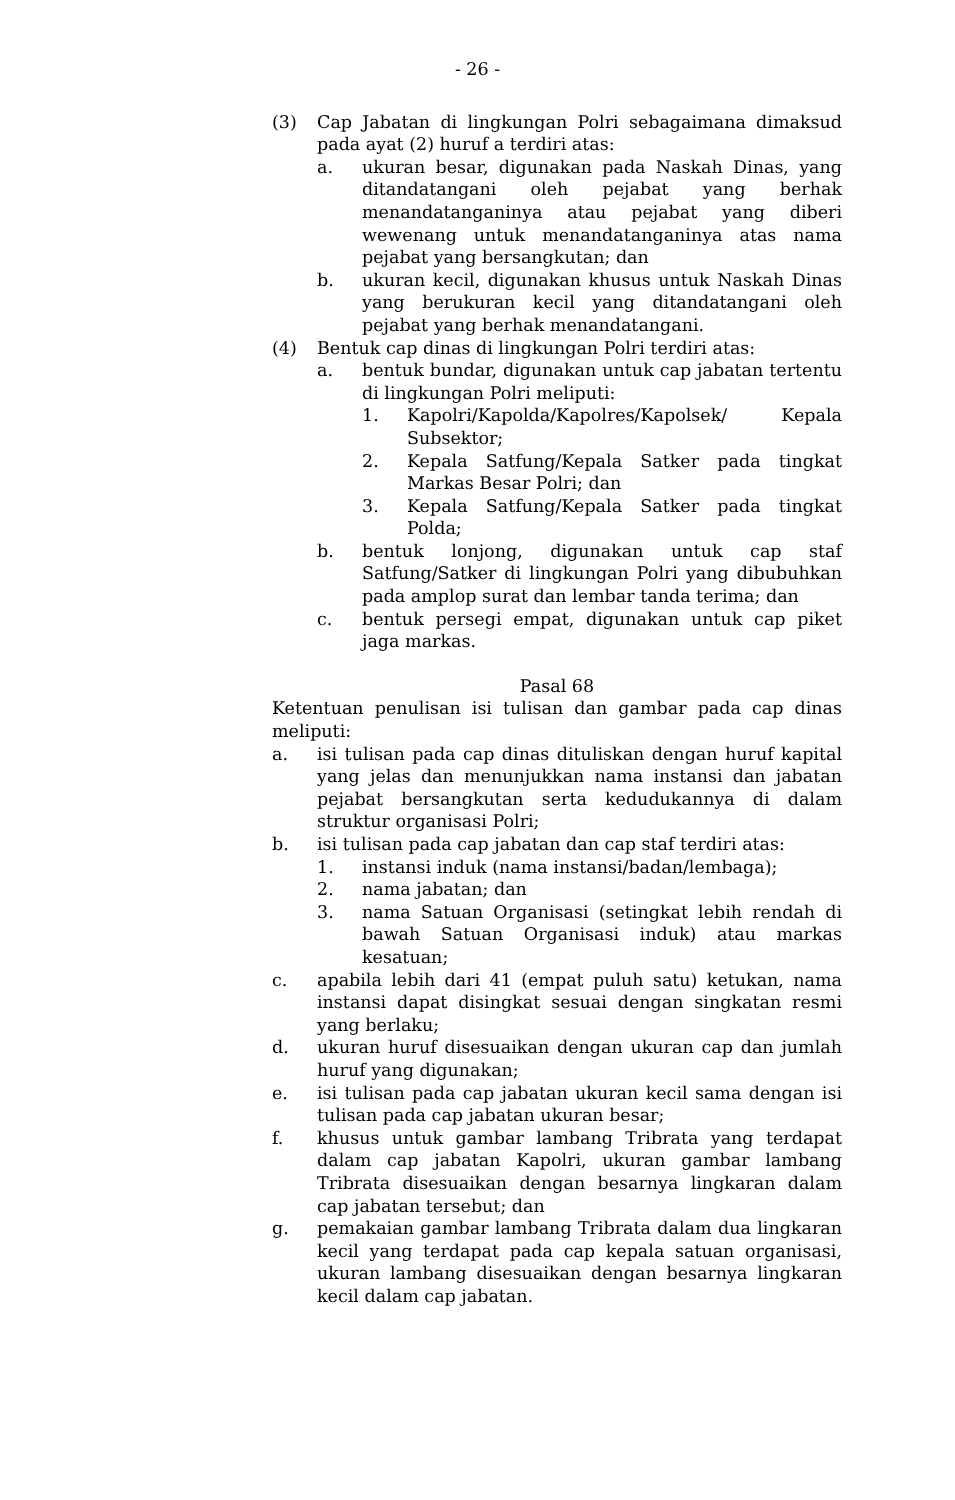- 26 -
(3) Cap Jabatan di lingkungan Polri sebagaimana dimaksud pada ayat (2) huruf a terdiri atas:
a. ukuran besar, digunakan pada Naskah Dinas, yang ditandatangani oleh pejabat yang berhak menandatanganinya atau pejabat yang diberi wewenang untuk menandatanganinya atas nama pejabat yang bersangkutan; dan
b. ukuran kecil, digunakan khusus untuk Naskah Dinas yang berukuran kecil yang ditandatangani oleh pejabat yang berhak menandatangani.
(4) Bentuk cap dinas di lingkungan Polri terdiri atas:
a. bentuk bundar, digunakan untuk cap jabatan tertentu di lingkungan Polri meliputi:
1. Kapolri/Kapolda/Kapolres/Kapolsek/ Kepala Subsektor;
2. Kepala Satfung/Kepala Satker pada tingkat Markas Besar Polri; dan
3. Kepala Satfung/Kepala Satker pada tingkat Polda;
b. bentuk lonjong, digunakan untuk cap staf Satfung/Satker di lingkungan Polri yang dibubuhkan pada amplop surat dan lembar tanda terima; dan
c. bentuk persegi empat, digunakan untuk cap piket jaga markas.
Pasal 68
Ketentuan penulisan isi tulisan dan gambar pada cap dinas meliputi:
a. isi tulisan pada cap dinas dituliskan dengan huruf kapital yang jelas dan menunjukkan nama instansi dan jabatan pejabat bersangkutan serta kedudukannya di dalam struktur organisasi Polri;
b. isi tulisan pada cap jabatan dan cap staf terdiri atas:
1. instansi induk (nama instansi/badan/lembaga);
2. nama jabatan; dan
3. nama Satuan Organisasi (setingkat lebih rendah di bawah Satuan Organisasi induk) atau markas kesatuan;
c. apabila lebih dari 41 (empat puluh satu) ketukan, nama instansi dapat disingkat sesuai dengan singkatan resmi yang berlaku;
d. ukuran huruf disesuaikan dengan ukuran cap dan jumlah huruf yang digunakan;
e. isi tulisan pada cap jabatan ukuran kecil sama dengan isi tulisan pada cap jabatan ukuran besar;
f. khusus untuk gambar lambang Tribrata yang terdapat dalam cap jabatan Kapolri, ukuran gambar lambang Tribrata disesuaikan dengan besarnya lingkaran dalam cap jabatan tersebut; dan
g. pemakaian gambar lambang Tribrata dalam dua lingkaran kecil yang terdapat pada cap kepala satuan organisasi, ukuran lambang disesuaikan dengan besarnya lingkaran kecil dalam cap jabatan.